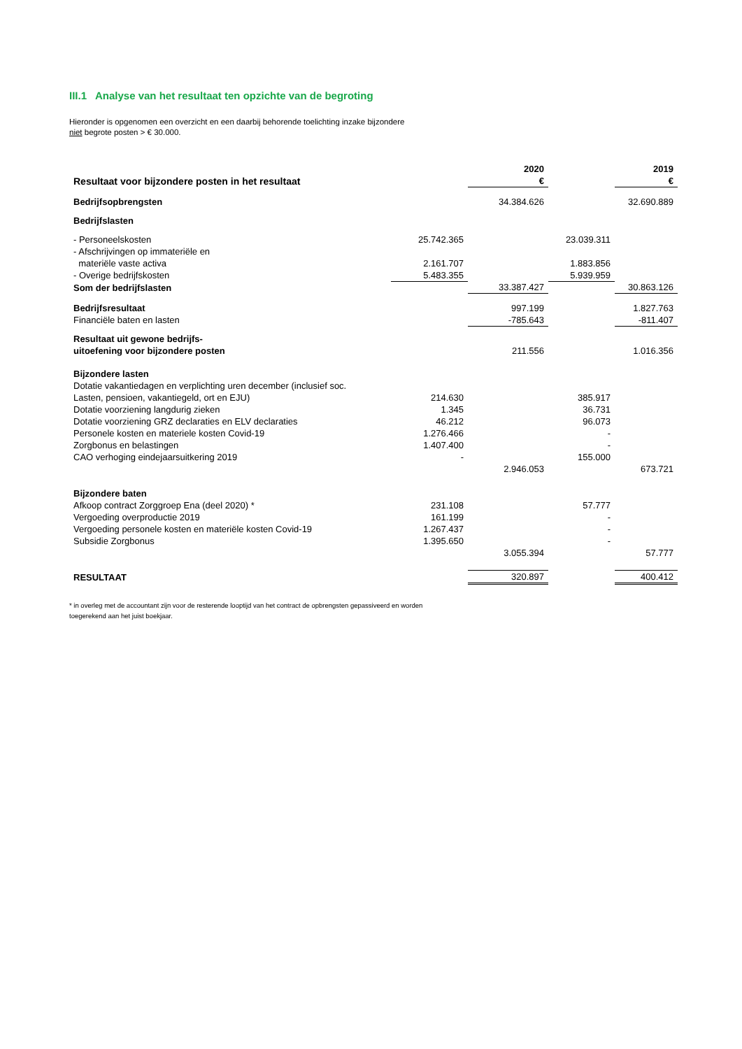III.1 Analyse van het resultaat ten opzichte van de begroting
Hieronder is opgenomen een overzicht en een daarbij behorende toelichting inzake bijzondere
niet begrote posten > € 30.000.
| | | 2020 | | 2019 |
| --- | --- | --- | --- | --- |
| Resultaat voor bijzondere posten in het resultaat | | € | | € |
| Bedrijfsopbrengsten | | 34.384.626 | | 32.690.889 |
| Bedrijfslasten | | | | |
| - Personeelskosten | 25.742.365 | | 23.039.311 | |
| - Afschrijvingen op immateriële en materiële vaste activa | 2.161.707 | | 1.883.856 | |
| - Overige bedrijfskosten | 5.483.355 | | 5.939.959 | |
| Som der bedrijfslasten | | 33.387.427 | | 30.863.126 |
| Bedrijfsresultaat | | 997.199 | | 1.827.763 |
| Financiële baten en lasten | | -785.643 | | -811.407 |
| Resultaat uit gewone bedrijfs- uitoefening voor bijzondere posten | | 211.556 | | 1.016.356 |
| Bijzondere lasten | | | | |
| Dotatie vakantiedagen en verplichting uren december (inclusief soc. Lasten, pensioen, vakantiegeld, ort en EJU) | 214.630 | | 385.917 | |
| Dotatie voorziening langdurig zieken | 1.345 | | 36.731 | |
| Dotatie voorziening GRZ declaraties en ELV declaraties | 46.212 | | 96.073 | |
| Personele kosten en materiele kosten Covid-19 | 1.276.466 | | - | |
| Zorgbonus en belastingen | 1.407.400 | | - | |
| CAO verhoging eindejaarsuitkering 2019 | - | | 155.000 | |
| | | 2.946.053 | | 673.721 |
| Bijzondere baten | | | | |
| Afkoop contract Zorggroep Ena (deel 2020) * | 231.108 | | 57.777 | |
| Vergoeding overproductie 2019 | 161.199 | | - | |
| Vergoeding personele kosten en materiële kosten Covid-19 | 1.267.437 | | - | |
| Subsidie Zorgbonus | 1.395.650 | | - | |
| | | 3.055.394 | | 57.777 |
| RESULTAAT | | 320.897 | | 400.412 |
* in overleg met de accountant zijn voor de resterende looptijd van het contract de opbrengsten gepassiveerd en worden
toegerekend aan het juist boekjaar.